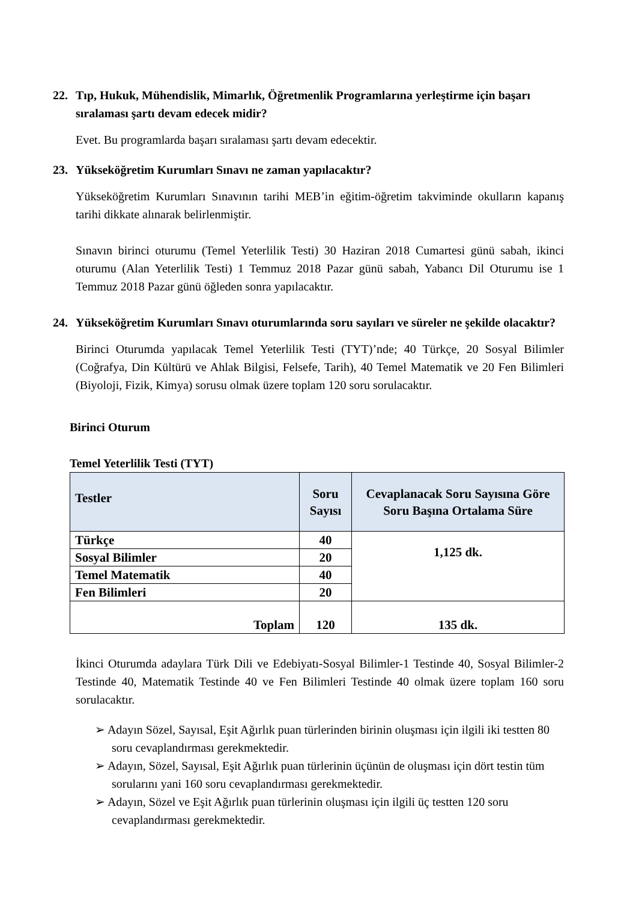22. Tıp, Hukuk, Mühendislik, Mimarlık, Öğretmenlik Programlarına yerleştirme için başarı sıralaması şartı devam edecek midir?
Evet. Bu programlarda başarı sıralaması şartı devam edecektir.
23. Yükseköğretim Kurumları Sınavı ne zaman yapılacaktır?
Yükseköğretim Kurumları Sınavının tarihi MEB’in eğitim-öğretim takviminde okulların kapanış tarihi dikkate alınarak belirlenmiştir.
Sınavın birinci oturumu (Temel Yeterlilik Testi) 30 Haziran 2018 Cumartesi günü sabah, ikinci oturumu (Alan Yeterlilik Testi) 1 Temmuz 2018 Pazar günü sabah, Yabancı Dil Oturumu ise 1 Temmuz 2018 Pazar günü öğleden sonra yapılacaktır.
24. Yükseköğretim Kurumları Sınavı oturumlarında soru sayıları ve süreler ne şekilde olacaktır?
Birinci Oturumda yapılacak Temel Yeterlilik Testi (TYT)’nde; 40 Türkçe, 20 Sosyal Bilimler (Coğrafya, Din Kültürü ve Ahlak Bilgisi, Felsefe, Tarih), 40 Temel Matematik ve 20 Fen Bilimleri (Biyoloji, Fizik, Kimya) sorusu olmak üzere toplam 120 soru sorulacaktır.
Birinci Oturum
Temel Yeterlilik Testi (TYT)
| Testler | Soru Sayısı | Cevaplanacak Soru Sayısına Göre Soru Başına Ortalama Süre |
| --- | --- | --- |
| Türkçe | 40 | 1,125 dk. |
| Sosyal Bilimler | 20 | |
| Temel Matematik | 40 | |
| Fen Bilimleri | 20 | |
| Toplam | 120 | 135 dk. |
İkinci Oturumda adaylara Türk Dili ve Edebiyatı-Sosyal Bilimler-1 Testinde 40, Sosyal Bilimler-2 Testinde 40, Matematik Testinde 40 ve Fen Bilimleri Testinde 40 olmak üzere toplam 160 soru sorulacaktır.
➢ Adayın Sözel, Sayısal, Eşit Ağırlık puan türlerinden birinin oluşması için ilgili iki testten 80 soru cevaplandırması gerekmektedir.
➢ Adayın, Sözel, Sayısal, Eşit Ağırlık puan türlerinin üçünün de oluşması için dört testin tüm sorularını yani 160 soru cevaplandırması gerekmektedir.
➢ Adayın, Sözel ve Eşit Ağırlık puan türlerinin oluşması için ilgili üç testten 120 soru cevaplandırması gerekmektedir.